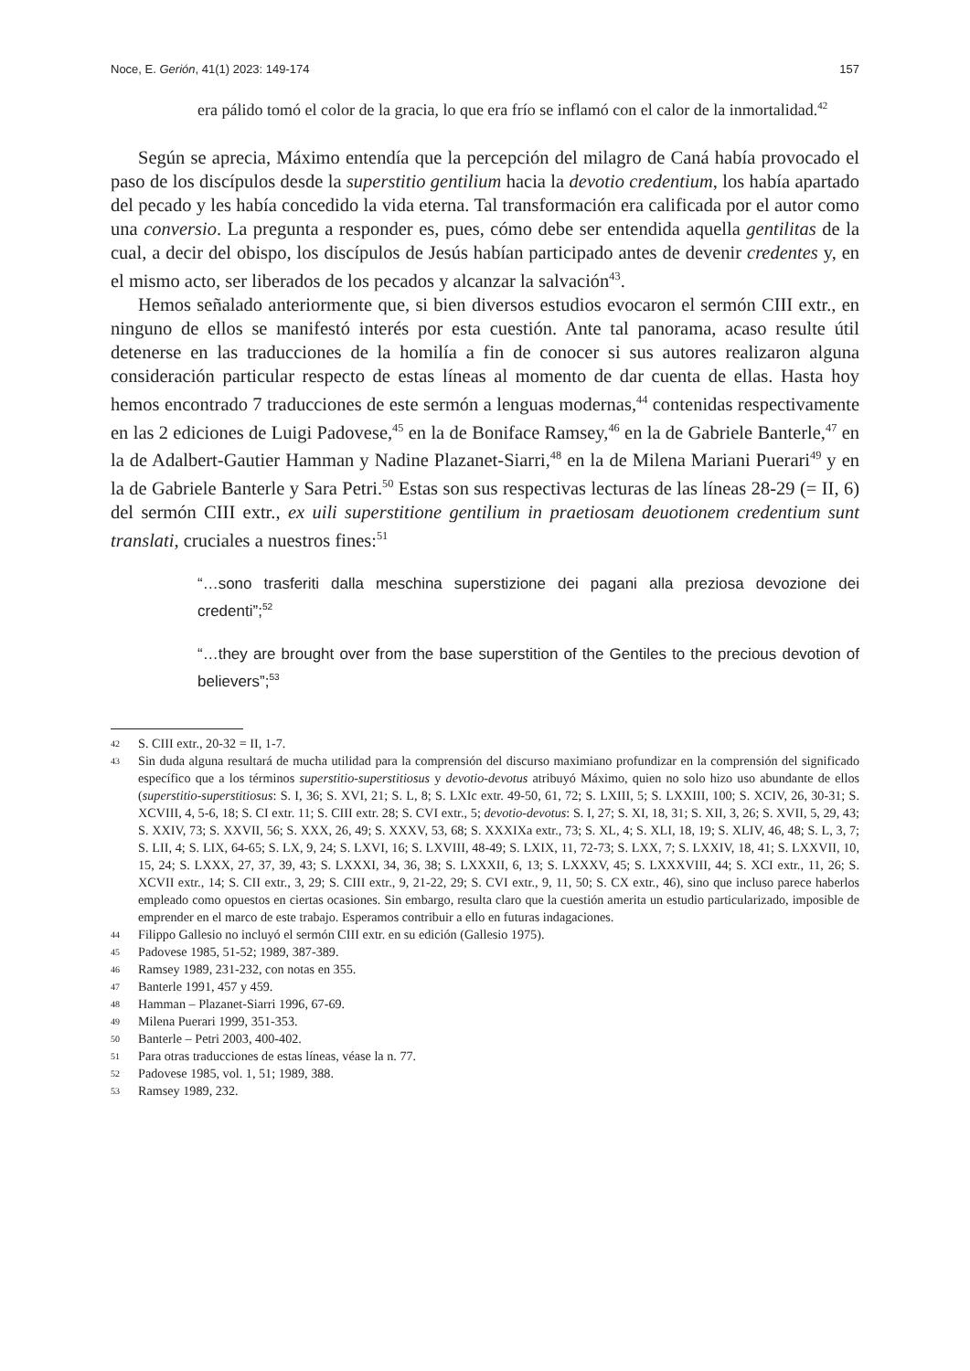Noce, E. Gerión, 41(1) 2023: 149-174 157
era pálido tomó el color de la gracia, lo que era frío se inflamó con el calor de la inmortalidad.<sup>42</sup>
Según se aprecia, Máximo entendía que la percepción del milagro de Caná había provocado el paso de los discípulos desde la superstitio gentilium hacia la devotio credentium, los había apartado del pecado y les había concedido la vida eterna. Tal transformación era calificada por el autor como una conversio. La pregunta a responder es, pues, cómo debe ser entendida aquella gentilitas de la cual, a decir del obispo, los discípulos de Jesús habían participado antes de devenir credentes y, en el mismo acto, ser liberados de los pecados y alcanzar la salvación<sup>43</sup>.
Hemos señalado anteriormente que, si bien diversos estudios evocaron el sermón CIII extr., en ninguno de ellos se manifestó interés por esta cuestión. Ante tal panorama, acaso resulte útil detenerse en las traducciones de la homilía a fin de conocer si sus autores realizaron alguna consideración particular respecto de estas líneas al momento de dar cuenta de ellas. Hasta hoy hemos encontrado 7 traducciones de este sermón a lenguas modernas,<sup>44</sup> contenidas respectivamente en las 2 ediciones de Luigi Padovese,<sup>45</sup> en la de Boniface Ramsey,<sup>46</sup> en la de Gabriele Banterle,<sup>47</sup> en la de Adalbert-Gautier Hamman y Nadine Plazanet-Siarri,<sup>48</sup> en la de Milena Mariani Puerari<sup>49</sup> y en la de Gabriele Banterle y Sara Petri.<sup>50</sup> Estas son sus respectivas lecturas de las líneas 28-29 (= II, 6) del sermón CIII extr., ex uili superstitione gentilium in praetiosam deuotionem credentium sunt translati, cruciales a nuestros fines:<sup>51</sup>
“…sono trasferiti dalla meschina superstizione dei pagani alla preziosa devozione dei credenti”;<sup>52</sup>
“…they are brought over from the base superstition of the Gentiles to the precious devotion of believers”;<sup>53</sup>
42 S. CIII extr., 20-32 = II, 1-7.
43 Sin duda alguna resultará de mucha utilidad para la comprensión del discurso maximiano profundizar en la comprensión del significado específico que a los términos superstitio-superstitiosus y devotio-devotus atribuyó Máximo, quien no solo hizo uso abundante de ellos (superstitio-superstitiosus: S. I, 36; S. XVI, 21; S. L, 8; S. LXIc extr. 49-50, 61, 72; S. LXIII, 5; S. LXXIII, 100; S. XCIV, 26, 30-31; S. XCVIII, 4, 5-6, 18; S. CI extr. 11; S. CIII extr. 28; S. CVI extr., 5; devotio-devotus: S. I, 27; S. XI, 18, 31; S. XII, 3, 26; S. XVII, 5, 29, 43; S. XXIV, 73; S. XXVII, 56; S. XXX, 26, 49; S. XXXV, 53, 68; S. XXXIXa extr., 73; S. XL, 4; S. XLI, 18, 19; S. XLIV, 46, 48; S. L, 3, 7; S. LII, 4; S. LIX, 64-65; S. LX, 9, 24; S. LXVI, 16; S. LXVIII, 48-49; S. LXIX, 11, 72-73; S. LXX, 7; S. LXXIV, 18, 41; S. LXXVII, 10, 15, 24; S. LXXX, 27, 37, 39, 43; S. LXXXI, 34, 36, 38; S. LXXXII, 6, 13; S. LXXXV, 45; S. LXXXVIII, 44; S. XCI extr., 11, 26; S. XCVII extr., 14; S. CII extr., 3, 29; S. CIII extr., 9, 21-22, 29; S. CVI extr., 9, 11, 50; S. CX extr., 46), sino que incluso parece haberlos empleado como opuestos en ciertas ocasiones. Sin embargo, resulta claro que la cuestión amerita un estudio particularizado, imposible de emprender en el marco de este trabajo. Esperamos contribuir a ello en futuras indagaciones.
44 Filippo Gallesio no incluyó el sermón CIII extr. en su edición (Gallesio 1975).
45 Padovese 1985, 51-52; 1989, 387-389.
46 Ramsey 1989, 231-232, con notas en 355.
47 Banterle 1991, 457 y 459.
48 Hamman – Plazanet-Siarri 1996, 67-69.
49 Milena Puerari 1999, 351-353.
50 Banterle – Petri 2003, 400-402.
51 Para otras traducciones de estas líneas, véase la n. 77.
52 Padovese 1985, vol. 1, 51; 1989, 388.
53 Ramsey 1989, 232.